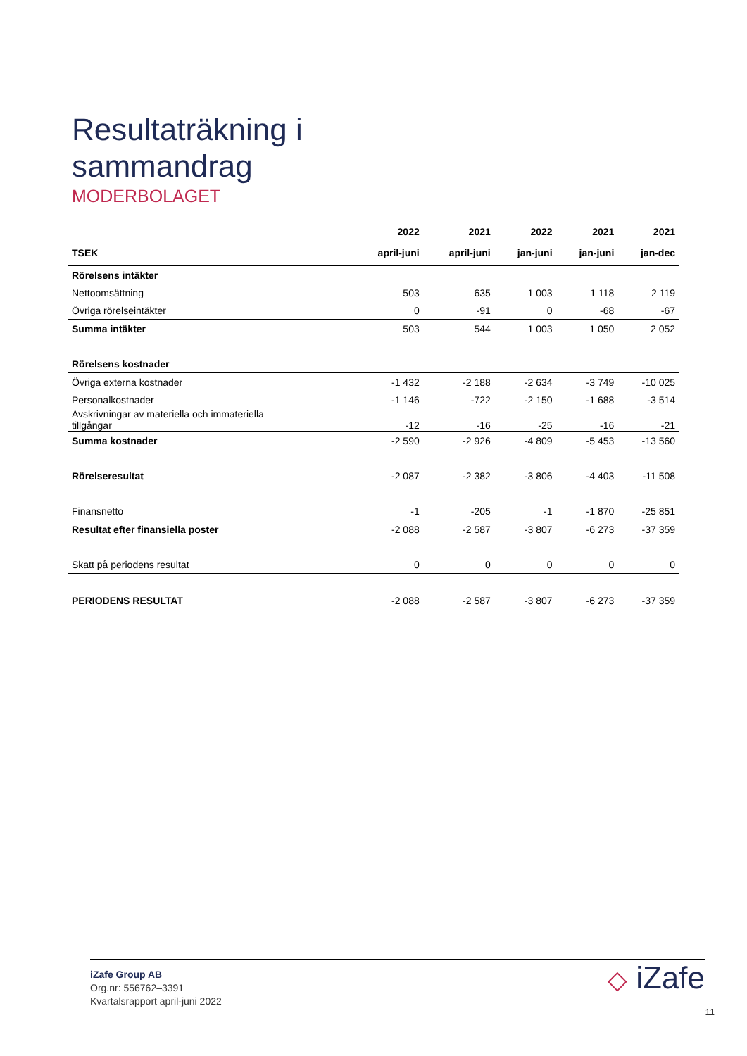Resultaträkning i
sammandrag
MODERBOLAGET
| | 2022 | 2021 | 2022 | 2021 | 2021 |
| --- | --- | --- | --- | --- | --- |
| TSEK | april-juni | april-juni | jan-juni | jan-juni | jan-dec |
| Rörelsens intäkter | | | | | |
| Nettoomsättning | 503 | 635 | 1 003 | 1 118 | 2 119 |
| Övriga rörelseintäkter | 0 | -91 | 0 | -68 | -67 |
| Summa intäkter | 503 | 544 | 1 003 | 1 050 | 2 052 |
| Rörelsens kostnader | | | | | |
| Övriga externa kostnader | -1 432 | -2 188 | -2 634 | -3 749 | -10 025 |
| Personalkostnader | -1 146 | -722 | -2 150 | -1 688 | -3 514 |
| Avskrivningar av materiella och immateriella tillgångar | -12 | -16 | -25 | -16 | -21 |
| Summa kostnader | -2 590 | -2 926 | -4 809 | -5 453 | -13 560 |
| Rörelseresultat | -2 087 | -2 382 | -3 806 | -4 403 | -11 508 |
| Finansnetto | -1 | -205 | -1 | -1 870 | -25 851 |
| Resultat efter finansiella poster | -2 088 | -2 587 | -3 807 | -6 273 | -37 359 |
| Skatt på periodens resultat | 0 | 0 | 0 | 0 | 0 |
| PERIODENS RESULTAT | -2 088 | -2 587 | -3 807 | -6 273 | -37 359 |
iZafe Group AB
Org.nr: 556762–3391
Kvartalsrapport april-juni 2022
◇ iZafe
11